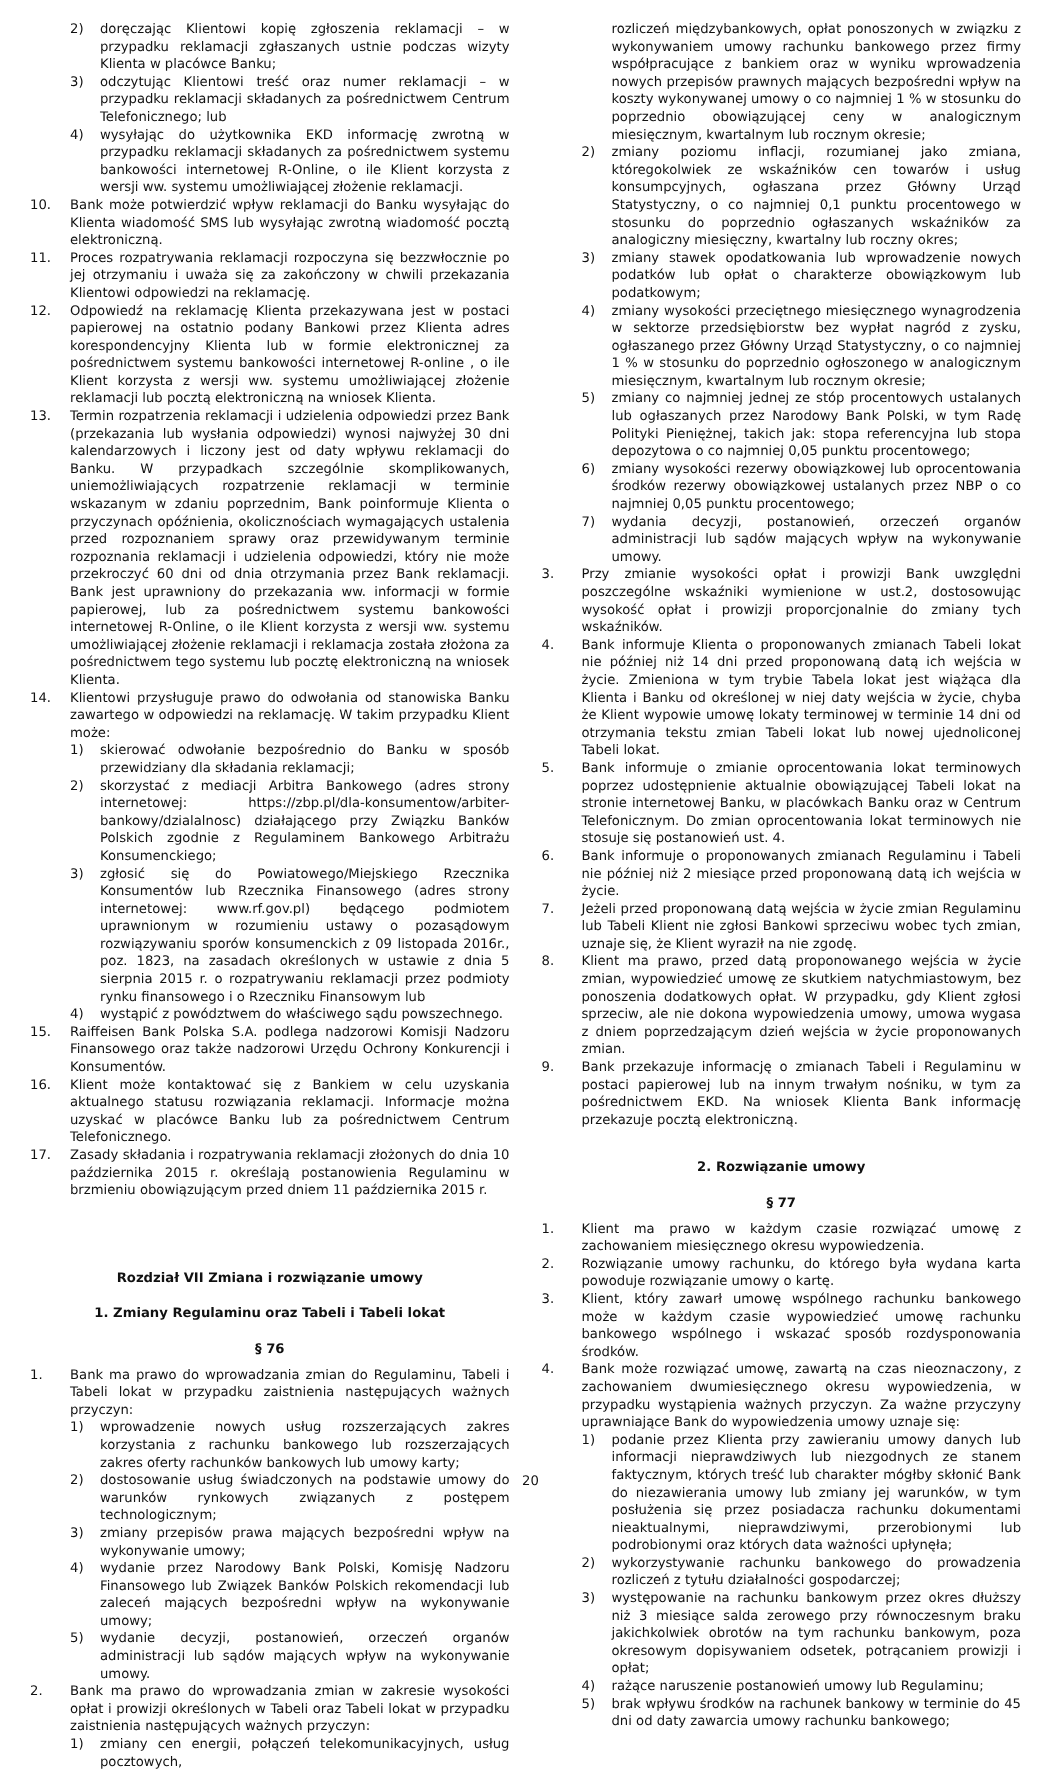2) doręczając Klientowi kopię zgłoszenia reklamacji – w przypadku reklamacji zgłaszanych ustnie podczas wizyty Klienta w placówce Banku;
3) odczytując Klientowi treść oraz numer reklamacji – w przypadku reklamacji składanych za pośrednictwem Centrum Telefonicznego; lub
4) wysyłając do użytkownika EKD informację zwrotną w przypadku reklamacji składanych za pośrednictwem systemu bankowości internetowej R-Online, o ile Klient korzysta z wersji ww. systemu umożliwiającej złożenie reklamacji.
10. Bank może potwierdzić wpływ reklamacji do Banku wysyłając do Klienta wiadomość SMS lub wysyłając zwrotną wiadomość pocztą elektroniczną.
11. Proces rozpatrywania reklamacji rozpoczyna się bezzwłocznie po jej otrzymaniu i uważa się za zakończony w chwili przekazania Klientowi odpowiedzi na reklamację.
12. Odpowiedź na reklamację Klienta przekazywana jest w postaci papierowej na ostatnio podany Bankowi przez Klienta adres korespondencyjny Klienta lub w formie elektronicznej za pośrednictwem systemu bankowości internetowej R-online , o ile Klient korzysta z wersji ww. systemu umożliwiającej złożenie reklamacji lub pocztą elektroniczną na wniosek Klienta.
13. Termin rozpatrzenia reklamacji i udzielenia odpowiedzi przez Bank (przekazania lub wysłania odpowiedzi) wynosi najwyżej 30 dni kalendarzowych i liczony jest od daty wpływu reklamacji do Banku. W przypadkach szczególnie skomplikowanych, uniemożliwiających rozpatrzenie reklamacji w terminie wskazanym w zdaniu poprzednim, Bank poinformuje Klienta o przyczynach opóźnienia, okolicznościach wymagających ustalenia przed rozpoznaniem sprawy oraz przewidywanym terminie rozpoznania reklamacji i udzielenia odpowiedzi, który nie może przekroczyć 60 dni od dnia otrzymania przez Bank reklamacji. Bank jest uprawniony do przekazania ww. informacji w formie papierowej, lub za pośrednictwem systemu bankowości internetowej R-Online, o ile Klient korzysta z wersji ww. systemu umożliwiającej złożenie reklamacji i reklamacja została złożona za pośrednictwem tego systemu lub pocztę elektroniczną na wniosek Klienta.
14. Klientowi przysługuje prawo do odwołania od stanowiska Banku zawartego w odpowiedzi na reklamację. W takim przypadku Klient może:
1) skierować odwołanie bezpośrednio do Banku w sposób przewidziany dla składania reklamacji;
2) skorzystać z mediacji Arbitra Bankowego (adres strony internetowej: https://zbp.pl/dla-konsumentow/arbiter-bankowy/dzialalnosc) działającego przy Związku Banków Polskich zgodnie z Regulaminem Bankowego Arbitrażu Konsumenckiego;
3) zgłosić się do Powiatowego/Miejskiego Rzecznika Konsumentów lub Rzecznika Finansowego (adres strony internetowej: www.rf.gov.pl) będącego podmiotem uprawnionym w rozumieniu ustawy o pozasądowym rozwiązywaniu sporów konsumenckich z 09 listopada 2016r., poz. 1823, na zasadach określonych w ustawie z dnia 5 sierpnia 2015 r. o rozpatrywaniu reklamacji przez podmioty rynku finansowego i o Rzeczniku Finansowym lub
4) wystąpić z powództwem do właściwego sądu powszechnego.
15. Raiffeisen Bank Polska S.A. podlega nadzorowi Komisji Nadzoru Finansowego oraz także nadzorowi Urzędu Ochrony Konkurencji i Konsumentów.
16. Klient może kontaktować się z Bankiem w celu uzyskania aktualnego statusu rozwiązania reklamacji. Informacje można uzyskać w placówce Banku lub za pośrednictwem Centrum Telefonicznego.
17. Zasady składania i rozpatrywania reklamacji złożonych do dnia 10 października 2015 r. określają postanowienia Regulaminu w brzmieniu obowiązującym przed dniem 11 października 2015 r.
Rozdział VII Zmiana i rozwiązanie umowy
1. Zmiany Regulaminu oraz Tabeli i Tabeli lokat
§ 76
1. Bank ma prawo do wprowadzania zmian do Regulaminu, Tabeli i Tabeli lokat w przypadku zaistnienia następujących ważnych przyczyn:
1) wprowadzenie nowych usług rozszerzających zakres korzystania z rachunku bankowego lub rozszerzających zakres oferty rachunków bankowych lub umowy karty;
2) dostosowanie usług świadczonych na podstawie umowy do warunków rynkowych związanych z postępem technologicznym;
3) zmiany przepisów prawa mających bezpośredni wpływ na wykonywanie umowy;
4) wydanie przez Narodowy Bank Polski, Komisję Nadzoru Finansowego lub Związek Banków Polskich rekomendacji lub zaleceń mających bezpośredni wpływ na wykonywanie umowy;
5) wydanie decyzji, postanowień, orzeczeń organów administracji lub sądów mających wpływ na wykonywanie umowy.
2. Bank ma prawo do wprowadzania zmian w zakresie wysokości opłat i prowizji określonych w Tabeli oraz Tabeli lokat w przypadku zaistnienia następujących ważnych przyczyn:
1) zmiany cen energii, połączeń telekomunikacyjnych, usług pocztowych,
rozliczeń międzybankowych, opłat ponoszonych w związku z wykonywaniem umowy rachunku bankowego przez firmy współpracujące z bankiem oraz w wyniku wprowadzenia nowych przepisów prawnych mających bezpośredni wpływ na koszty wykonywanej umowy o co najmniej 1 % w stosunku do poprzednio obowiązującej ceny w analogicznym miesięcznym, kwartalnym lub rocznym okresie;
2) zmiany poziomu inflacji, rozumianej jako zmiana, któregokolwiek ze wskaźników cen towarów i usług konsumpcyjnych, ogłaszana przez Główny Urząd Statystyczny, o co najmniej 0,1 punktu procentowego w stosunku do poprzednio ogłaszanych wskaźników za analogiczny miesięczny, kwartalny lub roczny okres;
3) zmiany stawek opodatkowania lub wprowadzenie nowych podatków lub opłat o charakterze obowiązkowym lub podatkowym;
4) zmiany wysokości przeciętnego miesięcznego wynagrodzenia w sektorze przedsiębiorstw bez wypłat nagród z zysku, ogłaszanego przez Główny Urząd Statystyczny, o co najmniej 1 % w stosunku do poprzednio ogłoszonego w analogicznym miesięcznym, kwartalnym lub rocznym okresie;
5) zmiany co najmniej jednej ze stóp procentowych ustalanych lub ogłaszanych przez Narodowy Bank Polski, w tym Radę Polityki Pieniężnej, takich jak: stopa referencyjna lub stopa depozytowa o co najmniej 0,05 punktu procentowego;
6) zmiany wysokości rezerwy obowiązkowej lub oprocentowania środków rezerwy obowiązkowej ustalanych przez NBP o co najmniej 0,05 punktu procentowego;
7) wydania decyzji, postanowień, orzeczeń organów administracji lub sądów mających wpływ na wykonywanie umowy.
3. Przy zmianie wysokości opłat i prowizji Bank uwzględni poszczególne wskaźniki wymienione w ust.2, dostosowując wysokość opłat i prowizji proporcjonalnie do zmiany tych wskaźników.
4. Bank informuje Klienta o proponowanych zmianach Tabeli lokat nie później niż 14 dni przed proponowaną datą ich wejścia w życie. Zmieniona w tym trybie Tabela lokat jest wiążąca dla Klienta i Banku od określonej w niej daty wejścia w życie, chyba że Klient wypowie umowę lokaty terminowej w terminie 14 dni od otrzymania tekstu zmian Tabeli lokat lub nowej ujednoliconej Tabeli lokat.
5. Bank informuje o zmianie oprocentowania lokat terminowych poprzez udostępnienie aktualnie obowiązującej Tabeli lokat na stronie internetowej Banku, w placówkach Banku oraz w Centrum Telefonicznym. Do zmian oprocentowania lokat terminowych nie stosuje się postanowień ust. 4.
6. Bank informuje o proponowanych zmianach Regulaminu i Tabeli nie później niż 2 miesiące przed proponowaną datą ich wejścia w życie.
7. Jeżeli przed proponowaną datą wejścia w życie zmian Regulaminu lub Tabeli Klient nie zgłosi Bankowi sprzeciwu wobec tych zmian, uznaje się, że Klient wyraził na nie zgodę.
8. Klient ma prawo, przed datą proponowanego wejścia w życie zmian, wypowiedzieć umowę ze skutkiem natychmiastowym, bez ponoszenia dodatkowych opłat. W przypadku, gdy Klient zgłosi sprzeciw, ale nie dokona wypowiedzenia umowy, umowa wygasa z dniem poprzedzającym dzień wejścia w życie proponowanych zmian.
9. Bank przekazuje informację o zmianach Tabeli i Regulaminu w postaci papierowej lub na innym trwałym nośniku, w tym za pośrednictwem EKD. Na wniosek Klienta Bank informację przekazuje pocztą elektroniczną.
2. Rozwiązanie umowy
§ 77
1. Klient ma prawo w każdym czasie rozwiązać umowę z zachowaniem miesięcznego okresu wypowiedzenia.
2. Rozwiązanie umowy rachunku, do którego była wydana karta powoduje rozwiązanie umowy o kartę.
3. Klient, który zawarł umowę wspólnego rachunku bankowego może w każdym czasie wypowiedzieć umowę rachunku bankowego wspólnego i wskazać sposób rozdysponowania środków.
4. Bank może rozwiązać umowę, zawartą na czas nieoznaczony, z zachowaniem dwumiesięcznego okresu wypowiedzenia, w przypadku wystąpienia ważnych przyczyn. Za ważne przyczyny uprawniające Bank do wypowiedzenia umowy uznaje się:
1) podanie przez Klienta przy zawieraniu umowy danych lub informacji nieprawdziwych lub niezgodnych ze stanem faktycznym, których treść lub charakter mógłby skłonić Bank do niezawierania umowy lub zmiany jej warunków, w tym posłużenia się przez posiadacza rachunku dokumentami nieaktualnymi, nieprawdziwymi, przerobionymi lub podrobionymi oraz których data ważności upłynęła;
2) wykorzystywanie rachunku bankowego do prowadzenia rozliczeń z tytułu działalności gospodarczej;
3) występowanie na rachunku bankowym przez okres dłuższy niż 3 miesiące salda zerowego przy równoczesnym braku jakichkolwiek obrotów na tym rachunku bankowym, poza okresowym dopisywaniem odsetek, potrącaniem prowizji i opłat;
4) rażące naruszenie postanowień umowy lub Regulaminu;
5) brak wpływu środków na rachunek bankowy w terminie do 45 dni od daty zawarcia umowy rachunku bankowego;
20